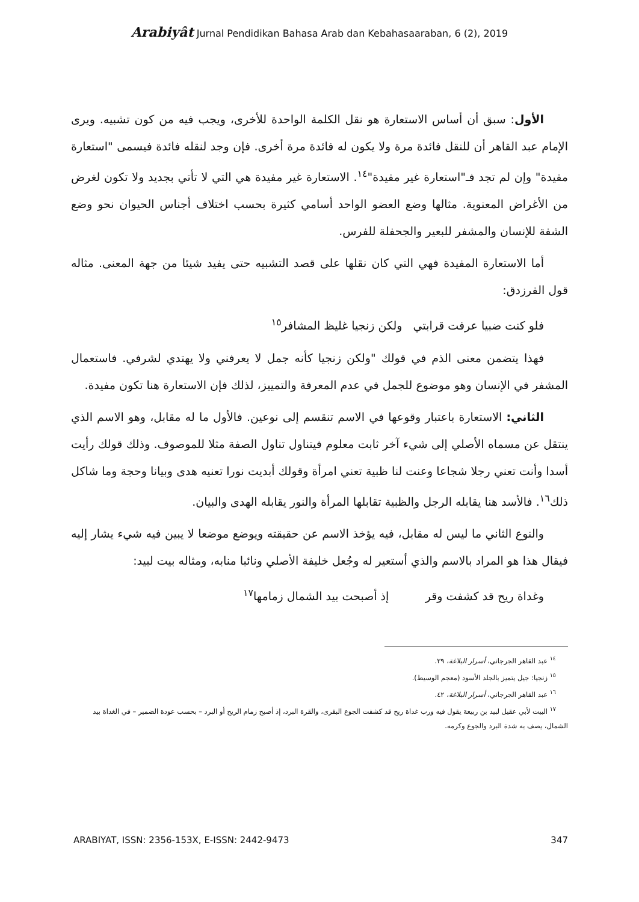Arabiyât Jurnal Pendidikan Bahasa Arab dan Kebahasaaraban, 6 (2), 2019
الأول: سبق أن أساس الاستعارة هو نقل الكلمة الواحدة للأخرى، ويجب فيه من كون تشبيه. ويرى الإمام عبد القاهر أن للنقل فائدة مرة ولا يكون له فائدة مرة أخرى. فإن وجد لنقله فائدة فيسمى "استعارة مفيدة" وإن لم تجد فـ"استعارة غير مفيدة"<sup>١٤</sup>. الاستعارة غير مفيدة هي التي لا تأتي بجديد ولا تكون لغرض من الأغراض المعنوية. مثالها وضع العضو الواحد أسامي كثيرة بحسب اختلاف أجناس الحيوان نحو وضع الشفة للإنسان والمشفر للبعير والجحفلة للفرس.
أما الاستعارة المفيدة فهي التي كان نقلها على قصد التشبيه حتى يفيد شيئا من جهة المعنى. مثاله قول الفرزدق:
فلو كنت ضبيا عرفت قرابتي ولكن زنجيا غليظ المشافر<sup>١٥</sup>
فهذا يتضمن معنى الذم في قولك "ولكن زنجيا كأنه جمل لا يعرفني ولا يهتدي لشرفي. فاستعمال المشفر في الإنسان وهو موضوع للجمل في عدم المعرفة والتمييز، لذلك فإن الاستعارة هنا تكون مفيدة.
الثاني: الاستعارة باعتبار وقوعها في الاسم تنقسم إلى نوعين. فالأول ما له مقابل، وهو الاسم الذي ينتقل عن مسماه الأصلي إلى شيء آخر ثابت معلوم فيتناول تناول الصفة مثلا للموصوف. وذلك قولك رأيت أسدا وأنت تعني رجلا شجاعا وعنت لنا ظبية تعني امرأة وقولك أبديت نورا تعنيه هدى وبيانا وحجة وما شاكل ذلك<sup>١٦</sup>. فالأسد هنا يقابله الرجل والظبية تقابلها المرأة والنور يقابله الهدى والبيان.
والنوع الثاني ما ليس له مقابل، فيه يؤخذ الاسم عن حقيقته ويوضع موضعا لا يبين فيه شيء يشار إليه فيقال هذا هو المراد بالاسم والذي أستعير له وجُعل خليفة الأصلي ونائبا منابه، ومثاله بيت لبيد:
وغداة ريح قد كشفت وقر إذ أصبحت بيد الشمال زمامها<sup>١٧</sup>
<sup>١٤</sup> عبد القاهر الجرجاني، أسرار البلاغة، ٢٩.
<sup>١٥</sup> زنجيا: جيل يتميز بالجلد الأسود (معجم الوسيط).
<sup>١٦</sup> عبد القاهر الجرجاني، أسرار البلاغة، ٤٢.
<sup>١٧</sup> البيت لأبي عقيل لبيد بن ربيعة يقول فيه ورب غداة ريح قد كشفت الجوع البقرى، والقرة البرد، إذ أصبح زمام الريح أو البرد – بحسب عودة الضمير – في الغداة بيد الشمال، يصف به شدة البرد والجوع وكرمه.
ARABIYAT, ISSN: 2356-153X, E-ISSN: 2442-9473 347